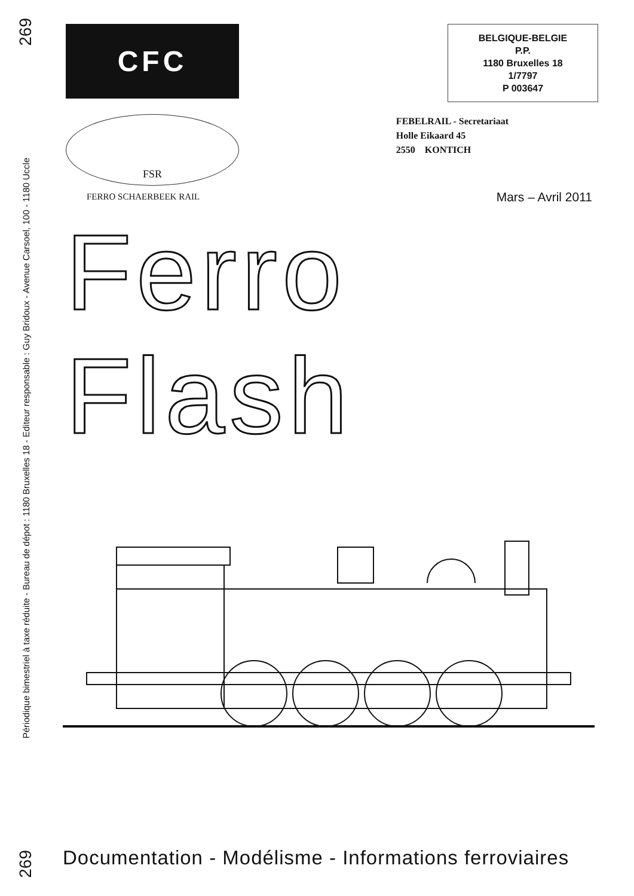269
Périodique bimestriel à taxe réduite - Bureau de dépot : 1180 Bruxelles 18 - Editeur responsable : Guy Bridoux - Avenue Carsoel, 100 - 1180 Uccle
269
CFC
BELGIQUE-BELGIE
P.P.
1180 Bruxelles 18
1/7797
P 003647
FSR
FERRO SCHAERBEEK RAIL
FEBELRAIL - Secretariaat
Holle Eikaard 45
2550 KONTICH
Mars – Avril 2011
Ferro Flash
Documentation - Modélisme - Informations ferroviaires